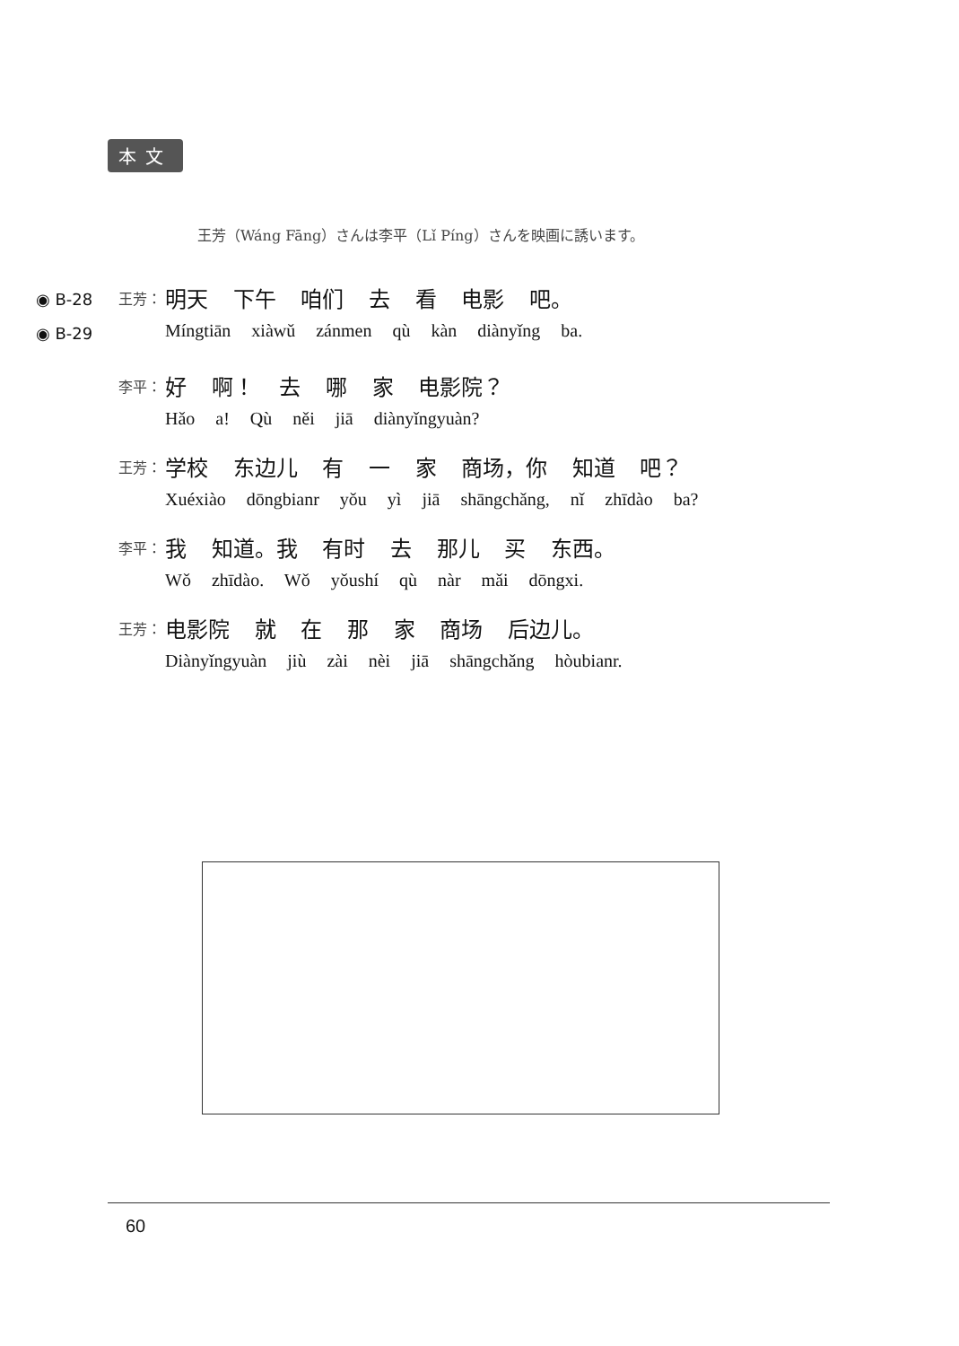本文
王芳（Wáng Fāng）さんは李平（Lǐ Píng）さんを映画に誘います。
◉ B-28
◉ B-29
王芳：
明天 下午 咱们 去 看 电影 吧。
Míngtiān xiàwǔ zánmen qù kàn diànyǐng ba.
李平：
好 啊！ 去 哪 家 电影院？
Hǎo a! Qù něi jiā diànyǐngyuàn?
王芳：
学校 东边儿 有 一 家 商场，你 知道 吧？
Xuéxiào dōngbianr yǒu yì jiā shāngchǎng, nǐ zhīdào ba?
李平：
我 知道。我 有时 去 那儿 买 东西。
Wǒ zhīdào. Wǒ yǒushí qù nàr mǎi dōngxi.
王芳：
电影院 就 在 那 家 商场 后边儿。
Diànyǐngyuàn jiù zài nèi jiā shāngchǎng hòubianr.
60